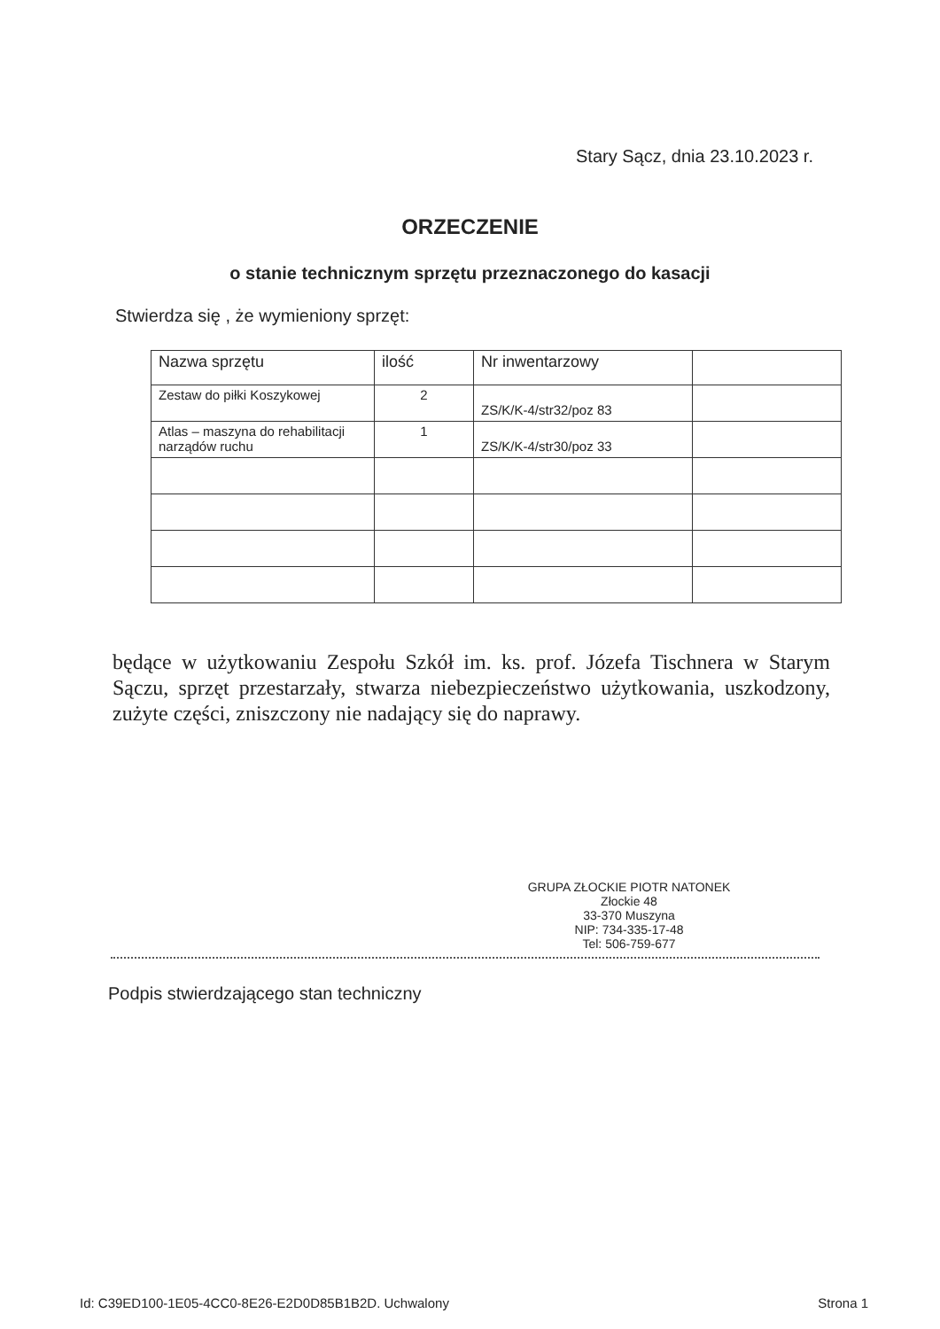Stary Sącz, dnia 23.10.2023 r.
ORZECZENIE
o stanie technicznym sprzętu przeznaczonego do kasacji
Stwierdza się , że wymieniony sprzęt:
| Nazwa sprzętu | ilość | Nr inwentarzowy | |
| --- | --- | --- | --- |
| Zestaw do piłki Koszykowej | 2 | ZS/K/K-4/str32/poz 83 | |
| Atlas – maszyna do rehabilitacji narządów ruchu | 1 | ZS/K/K-4/str30/poz 33 | |
będące w użytkowaniu Zespołu Szkół im. ks. prof. Józefa Tischnera w Starym Sączu, sprzęt przestarzały, stwarza niebezpieczeństwo użytkowania, uszkodzony, zużyte części, zniszczony nie nadający się do naprawy.
GRUPA ZŁOCKIE PIOTR NATONEK
Złockie 48
33-370 Muszyna
NIP: 734-335-17-48
Tel: 506-759-677
Podpis stwierdzającego stan techniczny
Id: C39ED100-1E05-4CC0-8E26-E2D0D85B1B2D. Uchwalony Strona 1